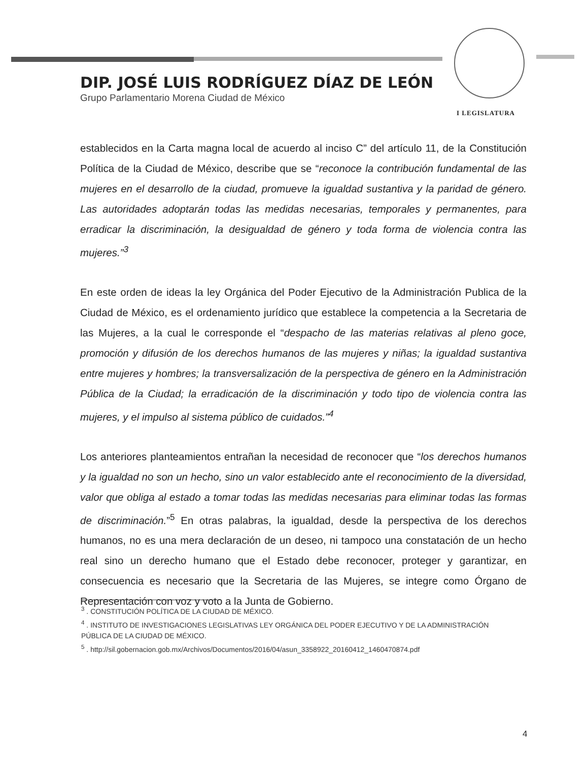DIP. JOSÉ LUIS RODRÍGUEZ DÍAZ DE LEÓN
Grupo Parlamentario Morena Ciudad de México
I LEGISLATURA
establecidos en la Carta magna local de acuerdo al inciso C” del artículo 11, de la Constitución Política de la Ciudad de México, describe que se “reconoce la contribución fundamental de las mujeres en el desarrollo de la ciudad, promueve la igualdad sustantiva y la paridad de género. Las autoridades adoptarán todas las medidas necesarias, temporales y permanentes, para erradicar la discriminación, la desigualdad de género y toda forma de violencia contra las mujeres.”<sup>3</sup>
En este orden de ideas la ley Orgánica del Poder Ejecutivo de la Administración Publica de la Ciudad de México, es el ordenamiento jurídico que establece la competencia a la Secretaria de las Mujeres, a la cual le corresponde el “despacho de las materias relativas al pleno goce, promoción y difusión de los derechos humanos de las mujeres y niñas; la igualdad sustantiva entre mujeres y hombres; la transversalización de la perspectiva de género en la Administración Pública de la Ciudad; la erradicación de la discriminación y todo tipo de violencia contra las mujeres, y el impulso al sistema público de cuidados.”<sup>4</sup>
Los anteriores planteamientos entrañan la necesidad de reconocer que “los derechos humanos y la igualdad no son un hecho, sino un valor establecido ante el reconocimiento de la diversidad, valor que obliga al estado a tomar todas las medidas necesarias para eliminar todas las formas de discriminación.”<sup>5</sup> En otras palabras, la igualdad, desde la perspectiva de los derechos humanos, no es una mera declaración de un deseo, ni tampoco una constatación de un hecho real sino un derecho humano que el Estado debe reconocer, proteger y garantizar, en consecuencia es necesario que la Secretaria de las Mujeres, se integre como Órgano de Representación con voz y voto a la Junta de Gobierno.
<sup>3</sup> . CONSTITUCIÓN POLÍTICA DE LA CIUDAD DE MÉXICO.
<sup>4</sup> . INSTITUTO DE INVESTIGACIONES LEGISLATIVAS LEY ORGÁNICA DEL PODER EJECUTIVO Y DE LA ADMINISTRACIÓN PÚBLICA DE LA CIUDAD DE MÉXICO.
<sup>5</sup> . http://sil.gobernacion.gob.mx/Archivos/Documentos/2016/04/asun_3358922_20160412_1460470874.pdf
4